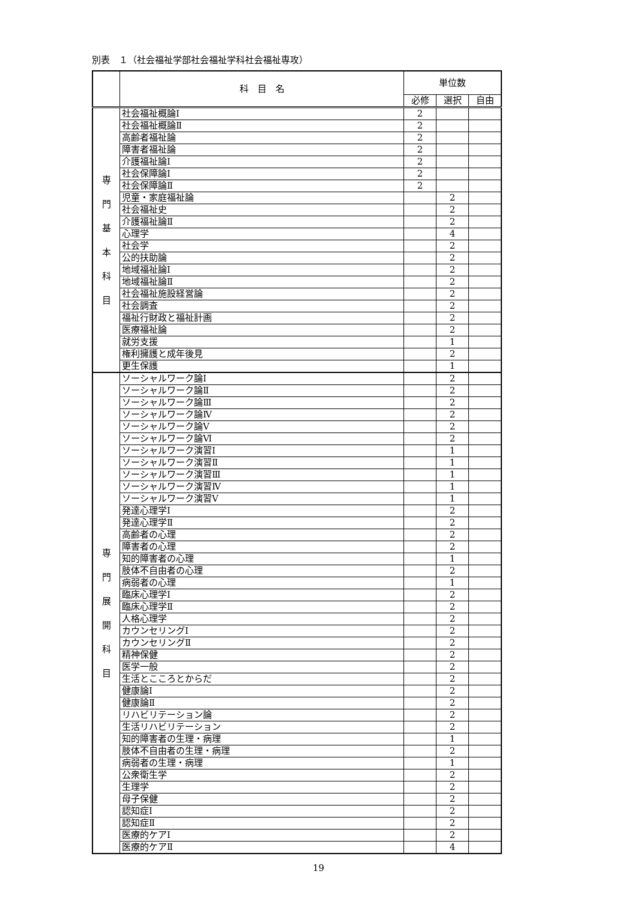別表　１（社会福祉学部社会福祉学科社会福祉専攻）
| | 科 目 名 | 単位数 | | |
| --- | --- | --- | --- | --- |
| | | 必修 | 選択 | 自由 |
| 専 門 基 本 科 目 | 社会福祉概論Ⅰ | 2 | | |
| | 社会福祉概論Ⅱ | 2 | | |
| | 高齢者福祉論 | 2 | | |
| | 障害者福祉論 | 2 | | |
| | 介護福祉論Ⅰ | 2 | | |
| | 社会保障論Ⅰ | 2 | | |
| | 社会保障論Ⅱ | 2 | | |
| | 児童・家庭福祉論 | | 2 | |
| | 社会福祉史 | | 2 | |
| | 介護福祉論Ⅱ | | 2 | |
| | 心理学 | | 4 | |
| | 社会学 | | 2 | |
| | 公的扶助論 | | 2 | |
| | 地域福祉論Ⅰ | | 2 | |
| | 地域福祉論Ⅱ | | 2 | |
| | 社会福祉施設経営論 | | 2 | |
| | 社会調査 | | 2 | |
| | 福祉行財政と福祉計画 | | 2 | |
| | 医療福祉論 | | 2 | |
| | 就労支援 | | 1 | |
| | 権利擁護と成年後見 | | 2 | |
| | 更生保護 | | 1 | |
| 専 門 展 開 科 目 | ソーシャルワーク論Ⅰ | | 2 | |
| | ソーシャルワーク論Ⅱ | | 2 | |
| | ソーシャルワーク論Ⅲ | | 2 | |
| | ソーシャルワーク論Ⅳ | | 2 | |
| | ソーシャルワーク論Ⅴ | | 2 | |
| | ソーシャルワーク論Ⅵ | | 2 | |
| | ソーシャルワーク演習Ⅰ | | 1 | |
| | ソーシャルワーク演習Ⅱ | | 1 | |
| | ソーシャルワーク演習Ⅲ | | 1 | |
| | ソーシャルワーク演習Ⅳ | | 1 | |
| | ソーシャルワーク演習Ⅴ | | 1 | |
| | 発達心理学Ⅰ | | 2 | |
| | 発達心理学Ⅱ | | 2 | |
| | 高齢者の心理 | | 2 | |
| | 障害者の心理 | | 2 | |
| | 知的障害者の心理 | | 1 | |
| | 肢体不自由者の心理 | | 2 | |
| | 病弱者の心理 | | 1 | |
| | 臨床心理学Ⅰ | | 2 | |
| | 臨床心理学Ⅱ | | 2 | |
| | 人格心理学 | | 2 | |
| | カウンセリングⅠ | | 2 | |
| | カウンセリングⅡ | | 2 | |
| | 精神保健 | | 2 | |
| | 医学一般 | | 2 | |
| | 生活とこころとからだ | | 2 | |
| | 健康論Ⅰ | | 2 | |
| | 健康論Ⅱ | | 2 | |
| | リハビリテーション論 | | 2 | |
| | 生活リハビリテーション | | 2 | |
| | 知的障害者の生理・病理 | | 1 | |
| | 肢体不自由者の生理・病理 | | 2 | |
| | 病弱者の生理・病理 | | 1 | |
| | 公衆衛生学 | | 2 | |
| | 生理学 | | 2 | |
| | 母子保健 | | 2 | |
| | 認知症Ⅰ | | 2 | |
| | 認知症Ⅱ | | 2 | |
| | 医療的ケアⅠ | | 2 | |
| | 医療的ケアⅡ | | 4 | |
19